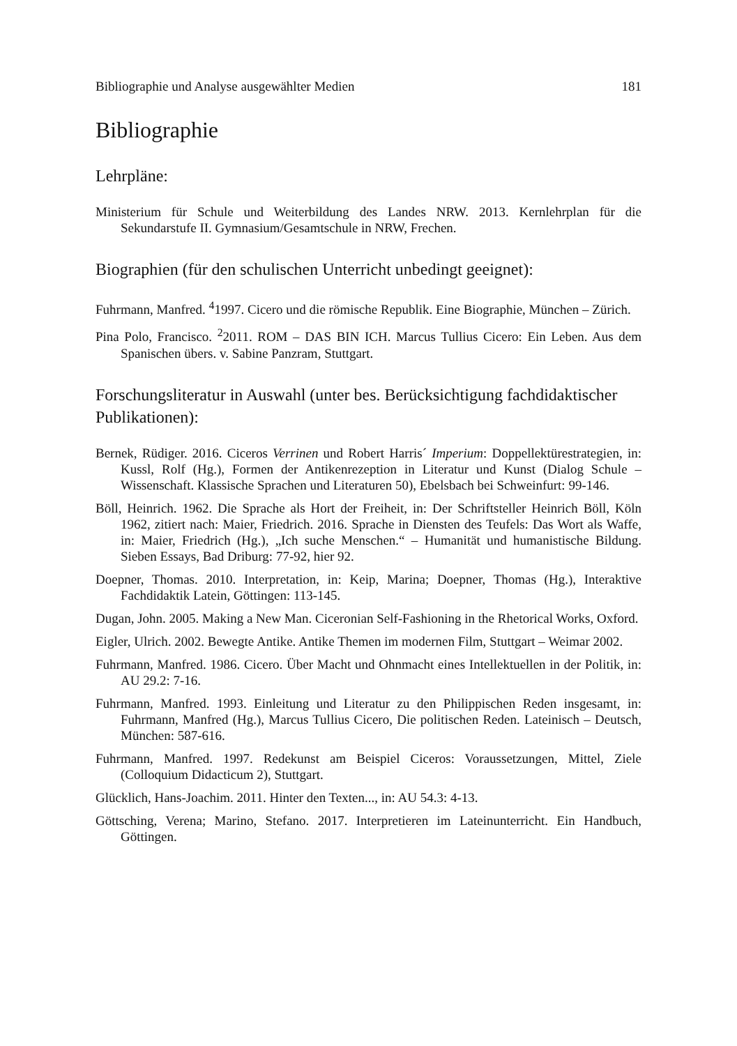Bibliographie und Analyse ausgewählter Medien 181
Bibliographie
Lehrpläne:
Ministerium für Schule und Weiterbildung des Landes NRW. 2013. Kernlehrplan für die Sekundarstufe II. Gymnasium/Gesamtschule in NRW, Frechen.
Biographien (für den schulischen Unterricht unbedingt geeignet):
Fuhrmann, Manfred. <sup>4</sup>1997. Cicero und die römische Republik. Eine Biographie, München – Zürich.
Pina Polo, Francisco. <sup>2</sup>2011. ROM – DAS BIN ICH. Marcus Tullius Cicero: Ein Leben. Aus dem Spanischen übers. v. Sabine Panzram, Stuttgart.
Forschungsliteratur in Auswahl (unter bes. Berücksichtigung fachdidaktischer Publikationen):
Bernek, Rüdiger. 2016. Ciceros Verrinen und Robert Harris´ Imperium: Doppellektürestrategien, in: Kussl, Rolf (Hg.), Formen der Antikenrezeption in Literatur und Kunst (Dialog Schule – Wissenschaft. Klassische Sprachen und Literaturen 50), Ebelsbach bei Schweinfurt: 99-146.
Böll, Heinrich. 1962. Die Sprache als Hort der Freiheit, in: Der Schriftsteller Heinrich Böll, Köln 1962, zitiert nach: Maier, Friedrich. 2016. Sprache in Diensten des Teufels: Das Wort als Waffe, in: Maier, Friedrich (Hg.), „Ich suche Menschen.“ – Humanität und humanistische Bildung. Sieben Essays, Bad Driburg: 77-92, hier 92.
Doepner, Thomas. 2010. Interpretation, in: Keip, Marina; Doepner, Thomas (Hg.), Interaktive Fachdidaktik Latein, Göttingen: 113-145.
Dugan, John. 2005. Making a New Man. Ciceronian Self-Fashioning in the Rhetorical Works, Oxford.
Eigler, Ulrich. 2002. Bewegte Antike. Antike Themen im modernen Film, Stuttgart – Weimar 2002.
Fuhrmann, Manfred. 1986. Cicero. Über Macht und Ohnmacht eines Intellektuellen in der Politik, in: AU 29.2: 7-16.
Fuhrmann, Manfred. 1993. Einleitung und Literatur zu den Philippischen Reden insgesamt, in: Fuhrmann, Manfred (Hg.), Marcus Tullius Cicero, Die politischen Reden. Lateinisch – Deutsch, München: 587-616.
Fuhrmann, Manfred. 1997. Redekunst am Beispiel Ciceros: Voraussetzungen, Mittel, Ziele (Colloquium Didacticum 2), Stuttgart.
Glücklich, Hans-Joachim. 2011. Hinter den Texten..., in: AU 54.3: 4-13.
Göttsching, Verena; Marino, Stefano. 2017. Interpretieren im Lateinunterricht. Ein Handbuch, Göttingen.